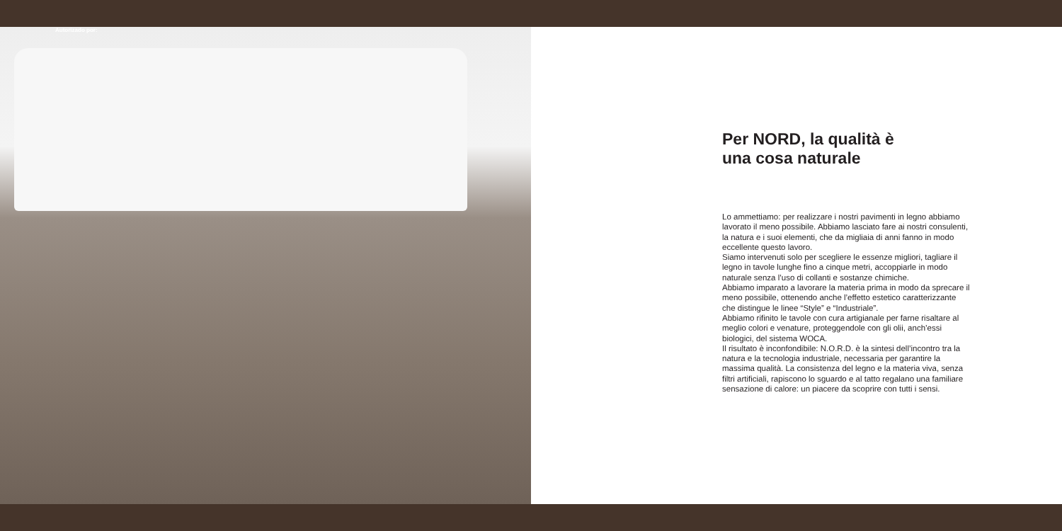Autorizado por:
Per NORD, la qualità è
una cosa naturale
Lo ammettiamo: per realizzare i nostri pavimenti in legno abbiamo lavorato il meno possibile. Abbiamo lasciato fare ai nostri consulenti, la natura e i suoi elementi, che da migliaia di anni fanno in modo eccellente questo lavoro.
Siamo intervenuti solo per scegliere le essenze migliori, tagliare il legno in tavole lunghe fino a cinque metri, accoppiarle in modo naturale senza l’uso di collanti e sostanze chimiche.
Abbiamo imparato a lavorare la materia prima in modo da sprecare il meno possibile, ottenendo anche l’effetto estetico caratterizzante che distingue le linee “Style” e “Industriale”.
Abbiamo rifinito le tavole con cura artigianale per farne risaltare al meglio colori e venature, proteggendole con gli olii, anch’essi biologici, del sistema WOCA.
Il risultato è inconfondibile: N.O.R.D. è la sintesi dell’incontro tra la natura e la tecnologia industriale, necessaria per garantire la massima qualità. La consistenza del legno e la materia viva, senza filtri artificiali, rapiscono lo sguardo e al tatto regalano una familiare sensazione di calore: un piacere da scoprire con tutti i sensi.